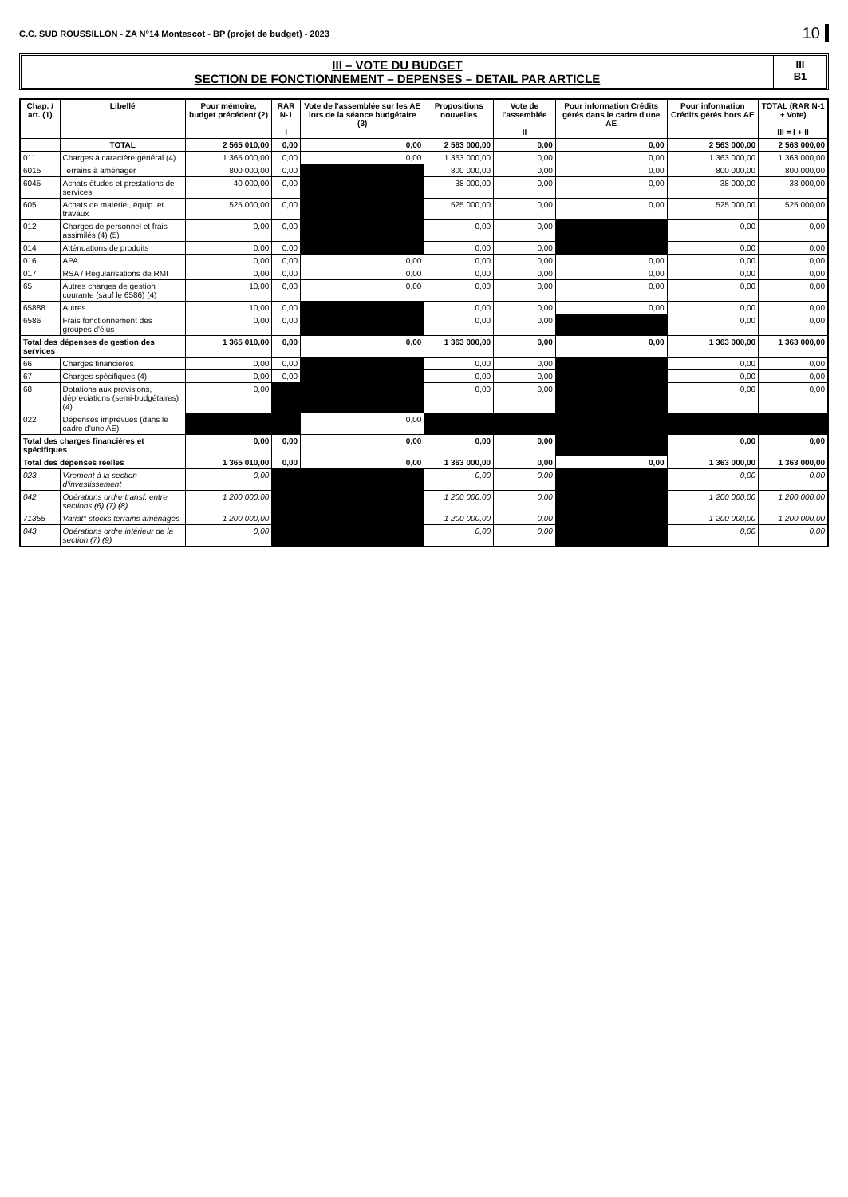C.C. SUD ROUSSILLON - ZA N°14 Montescot - BP (projet de budget) - 2023 10
III – VOTE DU BUDGET
SECTION DE FONCTIONNEMENT – DEPENSES – DETAIL PAR ARTICLE
III
B1
| Chap. / art. (1) | Libellé | Pour mémoire, budget précédent (2) | RAR N-1 I | Vote de l'assemblée sur les AE lors de la séance budgétaire (3) | Propositions nouvelles | Vote de l'assemblée II | Pour information Crédits gérés dans le cadre d'une AE | Pour information Crédits gérés hors AE | TOTAL (RAR N-1 + Vote) III = I + II |
| --- | --- | --- | --- | --- | --- | --- | --- | --- | --- |
| | TOTAL | 2 565 010,00 | 0,00 | 0,00 | 2 563 000,00 | 0,00 | 0,00 | 2 563 000,00 | 2 563 000,00 |
| 011 | Charges à caractère général (4) | 1 365 000,00 | 0,00 | 0,00 | 1 363 000,00 | 0,00 | 0,00 | 1 363 000,00 | 1 363 000,00 |
| 6015 | Terrains à aménager | 800 000,00 | 0,00 | | 800 000,00 | 0,00 | 0,00 | 800 000,00 | 800 000,00 |
| 6045 | Achats études et prestations de services | 40 000,00 | 0,00 | | 38 000,00 | 0,00 | 0,00 | 38 000,00 | 38 000,00 |
| 605 | Achats de matériel, équip. et travaux | 525 000,00 | 0,00 | | 525 000,00 | 0,00 | 0,00 | 525 000,00 | 525 000,00 |
| 012 | Charges de personnel et frais assimilés (4) (5) | 0,00 | 0,00 | | 0,00 | 0,00 | | 0,00 | 0,00 |
| 014 | Atténuations de produits | 0,00 | 0,00 | | 0,00 | 0,00 | | 0,00 | 0,00 |
| 016 | APA | 0,00 | 0,00 | 0,00 | 0,00 | 0,00 | 0,00 | 0,00 | 0,00 |
| 017 | RSA / Régularisations de RMI | 0,00 | 0,00 | 0,00 | 0,00 | 0,00 | 0,00 | 0,00 | 0,00 |
| 65 | Autres charges de gestion courante (sauf le 6586) (4) | 10,00 | 0,00 | 0,00 | 0,00 | 0,00 | 0,00 | 0,00 | 0,00 |
| 65888 | Autres | 10,00 | 0,00 | | 0,00 | 0,00 | 0,00 | 0,00 | 0,00 |
| 6586 | Frais fonctionnement des groupes d'élus | 0,00 | 0,00 | | 0,00 | 0,00 | | 0,00 | 0,00 |
| Total des dépenses de gestion des services | | 1 365 010,00 | 0,00 | 0,00 | 1 363 000,00 | 0,00 | 0,00 | 1 363 000,00 | 1 363 000,00 |
| 66 | Charges financières | 0,00 | 0,00 | | 0,00 | 0,00 | | 0,00 | 0,00 |
| 67 | Charges spécifiques (4) | 0,00 | 0,00 | | 0,00 | 0,00 | | 0,00 | 0,00 |
| 68 | Dotations aux provisions, dépréciations (semi-budgétaires) (4) | 0,00 | | | 0,00 | 0,00 | | 0,00 | 0,00 |
| 022 | Dépenses imprévues (dans le cadre d'une AE) | | | 0,00 | | | | | |
| Total des charges financières et spécifiques | | 0,00 | 0,00 | 0,00 | 0,00 | 0,00 | | 0,00 | 0,00 |
| Total des dépenses réelles | | 1 365 010,00 | 0,00 | 0,00 | 1 363 000,00 | 0,00 | 0,00 | 1 363 000,00 | 1 363 000,00 |
| 023 | Virement à la section d'investissement | 0,00 | | | 0,00 | 0,00 | | 0,00 | 0,00 |
| 042 | Opérations ordre transf. entre sections (6) (7) (8) | 1 200 000,00 | | | 1 200 000,00 | 0,00 | | 1 200 000,00 | 1 200 000,00 |
| 71355 | Variat° stocks terrains aménagés | 1 200 000,00 | | | 1 200 000,00 | 0,00 | | 1 200 000,00 | 1 200 000,00 |
| 043 | Opérations ordre intérieur de la section (7) (9) | 0,00 | | | 0,00 | 0,00 | | 0,00 | 0,00 |